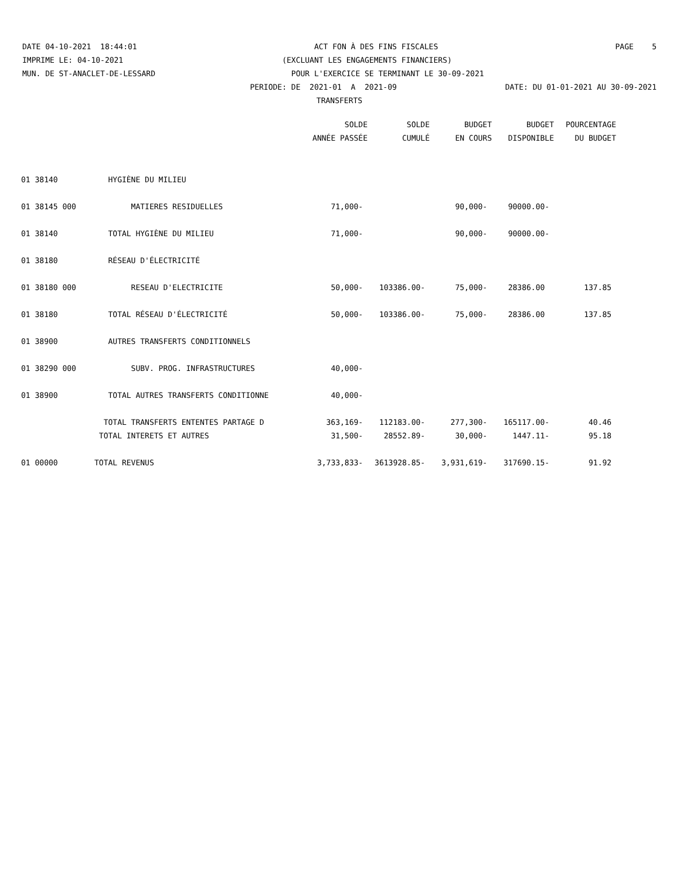DATE 04-10-2021 18:44:01 ACT FON À DES FINS FISCALES PAGE 5
IMPRIME LE: 04-10-2021 (EXCLUANT LES ENGAGEMENTS FINANCIERS)
MUN. DE ST-ANACLET-DE-LESSARD POUR L'EXERCICE SE TERMINANT LE 30-09-2021
PERIODE: DE 2021-01 A 2021-09 DATE: DU 01-01-2021 AU 30-09-2021
TRANSFERTS
| | | SOLDE | SOLDE | BUDGET | BUDGET | POURCENTAGE |
| --- | --- | --- | --- | --- | --- | --- |
| | | ANNÉE PASSÉE | CUMULÉ | EN COURS | DISPONIBLE | DU BUDGET |
| 01 38140 | HYGIÈNE DU MILIEU | | | | | |
| 01 38145 000 | MATIERES RESIDUELLES | 71,000- | | 90,000- | 90000.00- | |
| 01 38140 | TOTAL HYGIÈNE DU MILIEU | 71,000- | | 90,000- | 90000.00- | |
| 01 38180 | RÉSEAU D'ÉLECTRICITÉ | | | | | |
| 01 38180 000 | RESEAU D'ELECTRICITE | 50,000- | 103386.00- | 75,000- | 28386.00 | 137.85 |
| 01 38180 | TOTAL RÉSEAU D'ÉLECTRICITÉ | 50,000- | 103386.00- | 75,000- | 28386.00 | 137.85 |
| 01 38900 | AUTRES TRANSFERTS CONDITIONNELS | | | | | |
| 01 38290 000 | SUBV. PROG. INFRASTRUCTURES | 40,000- | | | | |
| 01 38900 | TOTAL AUTRES TRANSFERTS CONDITIONNE | 40,000- | | | | |
| | TOTAL TRANSFERTS ENTENTES PARTAGE D | 363,169- | 112183.00- | 277,300- | 165117.00- | 40.46 |
| | TOTAL INTERETS ET AUTRES | 31,500- | 28552.89- | 30,000- | 1447.11- | 95.18 |
| 01 00000 | TOTAL REVENUS | 3,733,833- | 3613928.85- | 3,931,619- | 317690.15- | 91.92 |